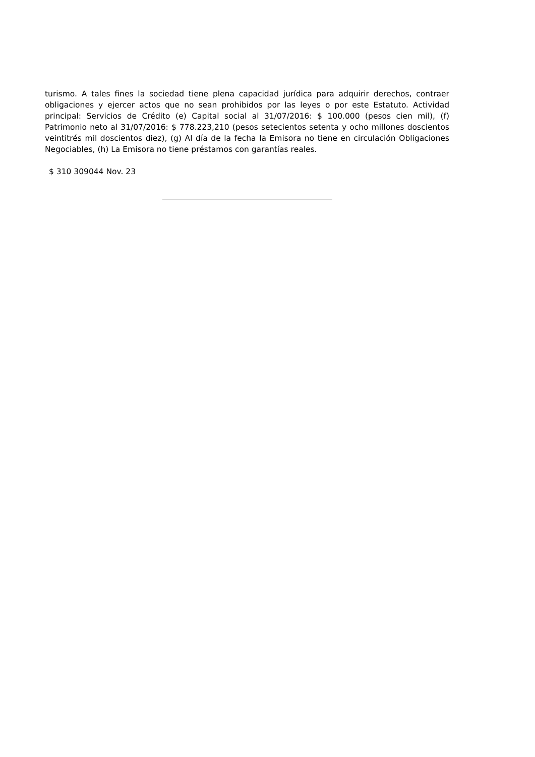turismo. A tales fines la sociedad tiene plena capacidad jurídica para adquirir derechos, contraer obligaciones y ejercer actos que no sean prohibidos por las leyes o por este Estatuto. Actividad principal: Servicios de Crédito (e) Capital social al 31/07/2016: $ 100.000 (pesos cien mil), (f) Patrimonio neto al 31/07/2016: $ 778.223,210 (pesos setecientos setenta y ocho millones doscientos veintitrés mil doscientos diez), (g) Al día de la fecha la Emisora no tiene en circulación Obligaciones Negociables, (h) La Emisora no tiene préstamos con garantías reales.
$ 310 309044 Nov. 23